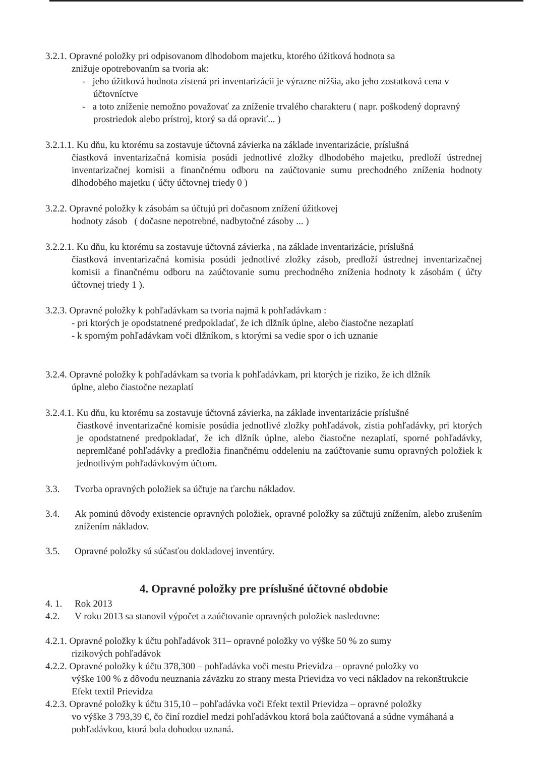3.2.1. Opravné položky pri odpisovanom dlhodobom majetku, ktorého úžitková hodnota sa
znižuje opotrebovaním sa tvoria ak:
- jeho úžitková hodnota zistená pri inventarizácii je výrazne nižšia, ako jeho zostatková cena v účtovníctve
- a toto zníženie nemožno považovať za zníženie trvalého charakteru ( napr. poškodený dopravný prostriedok alebo prístroj, ktorý sa dá opraviť... )
3.2.1.1. Ku dňu, ku ktorému sa zostavuje účtovná závierka na základe inventarizácie, príslušná
čiastková inventarizačná komisia posúdi jednotlivé zložky dlhodobého majetku, predloží ústrednej inventarizačnej komisii a finančnému odboru na zaúčtovanie sumu prechodného zníženia hodnoty dlhodobého majetku ( účty účtovnej triedy 0 )
3.2.2. Opravné položky k zásobám sa účtujú pri dočasnom znížení úžitkovej
hodnoty zásob ( dočasne nepotrebné, nadbytočné zásoby ... )
3.2.2.1. Ku dňu, ku ktorému sa zostavuje účtovná závierka , na základe inventarizácie, príslušná
čiastková inventarizačná komisia posúdi jednotlivé zložky zásob, predloží ústrednej inventarizačnej komisii a finančnému odboru na zaúčtovanie sumu prechodného zníženia hodnoty k zásobám ( účty účtovnej triedy 1 ).
3.2.3. Opravné položky k pohľadávkam sa tvoria najmä k pohľadávkam :
- pri ktorých je opodstatnené predpokladať, že ich dlžník úplne, alebo čiastočne nezaplatí
- k sporným pohľadávkam voči dlžníkom, s ktorými sa vedie spor o ich uznanie
3.2.4. Opravné položky k pohľadávkam sa tvoria k pohľadávkam, pri ktorých je riziko, že ich dlžník
úplne, alebo čiastočne nezaplatí
3.2.4.1. Ku dňu, ku ktorému sa zostavuje účtovná závierka, na základe inventarizácie príslušné
čiastkové inventarizačné komisie posúdia jednotlivé zložky pohľadávok, zistia pohľadávky, pri ktorých je opodstatnené predpokladať, že ich dlžník úplne, alebo čiastočne nezaplatí, sporné pohľadávky, nepremlčané pohľadávky a predložia finančnému oddeleniu na zaúčtovanie sumu opravných položiek k jednotlivým pohľadávkovým účtom.
3.3. Tvorba opravných položiek sa účtuje na ťarchu nákladov.
3.4. Ak pominú dôvody existencie opravných položiek, opravné položky sa zúčtujú znížením, alebo zrušením znížením nákladov.
3.5. Opravné položky sú súčasťou dokladovej inventúry.
4. Opravné položky pre príslušné účtovné obdobie
4. 1. Rok 2013
4.2. V roku 2013 sa stanovil výpočet a zaúčtovanie opravných položiek nasledovne:
4.2.1. Opravné položky k účtu pohľadávok 311– opravné položky vo výške 50 % zo sumy
rizikových pohľadávok
4.2.2. Opravné položky k účtu 378,300 – pohľadávka voči mestu Prievidza – opravné položky vo
výške 100 % z dôvodu neuznania záväzku zo strany mesta Prievidza vo veci nákladov na rekonštrukcie Efekt textil Prievidza
4.2.3. Opravné položky k účtu 315,10 – pohľadávka voči Efekt textil Prievidza – opravné položky
vo výške 3 793,39 €, čo činí rozdiel medzi pohľadávkou ktorá bola zaúčtovaná a súdne vymáhaná a pohľadávkou, ktorá bola dohodou uznaná.